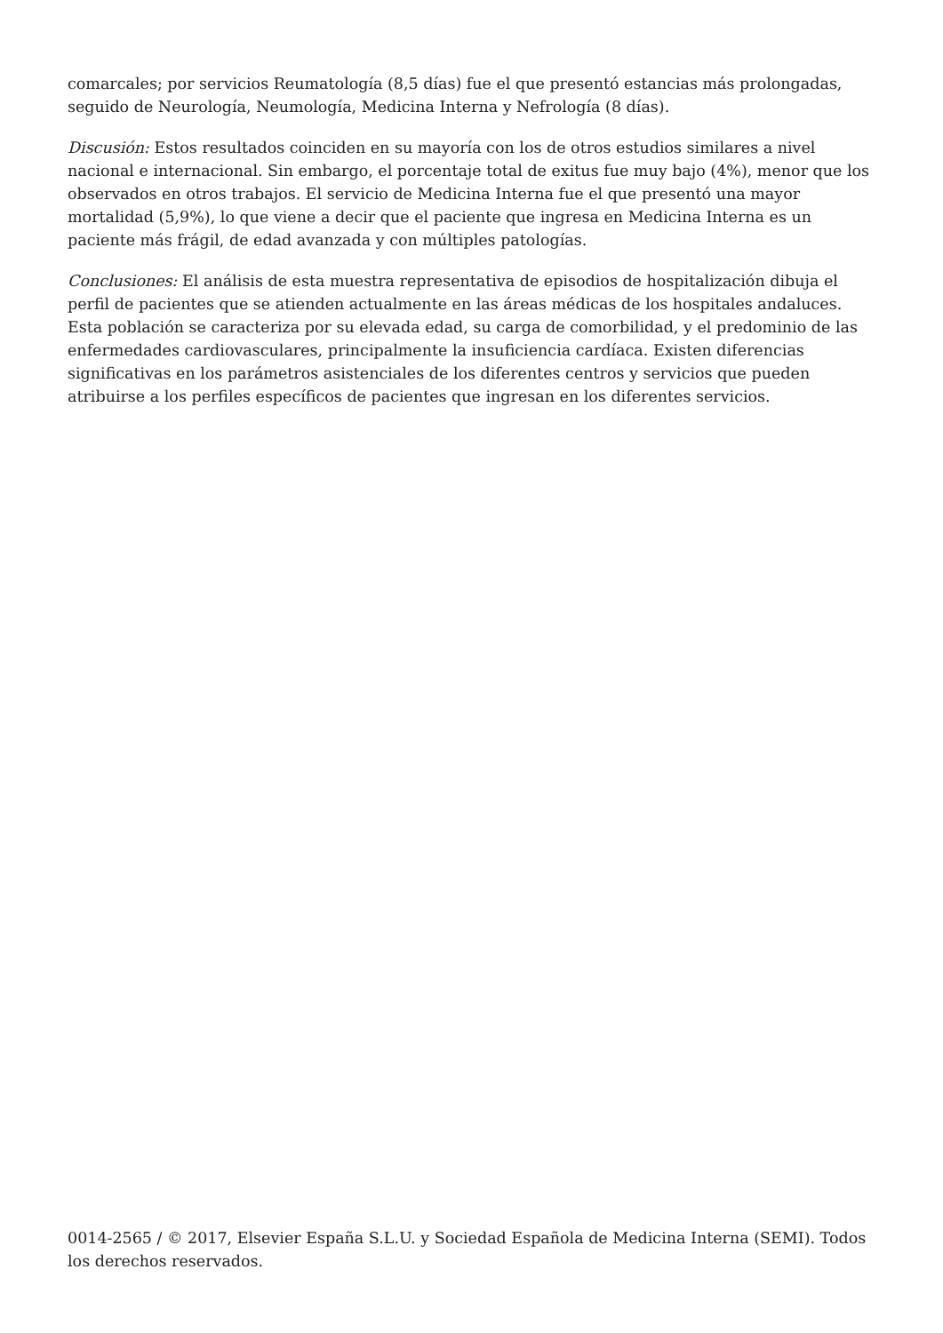comarcales; por servicios Reumatología (8,5 días) fue el que presentó estancias más prolongadas, seguido de Neurología, Neumología, Medicina Interna y Nefrología (8 días).
Discusión: Estos resultados coinciden en su mayoría con los de otros estudios similares a nivel nacional e internacional. Sin embargo, el porcentaje total de exitus fue muy bajo (4%), menor que los observados en otros trabajos. El servicio de Medicina Interna fue el que presentó una mayor mortalidad (5,9%), lo que viene a decir que el paciente que ingresa en Medicina Interna es un paciente más frágil, de edad avanzada y con múltiples patologías.
Conclusiones: El análisis de esta muestra representativa de episodios de hospitalización dibuja el perfil de pacientes que se atienden actualmente en las áreas médicas de los hospitales andaluces. Esta población se caracteriza por su elevada edad, su carga de comorbilidad, y el predominio de las enfermedades cardiovasculares, principalmente la insuficiencia cardíaca. Existen diferencias significativas en los parámetros asistenciales de los diferentes centros y servicios que pueden atribuirse a los perfiles específicos de pacientes que ingresan en los diferentes servicios.
0014-2565 / © 2017, Elsevier España S.L.U. y Sociedad Española de Medicina Interna (SEMI). Todos los derechos reservados.